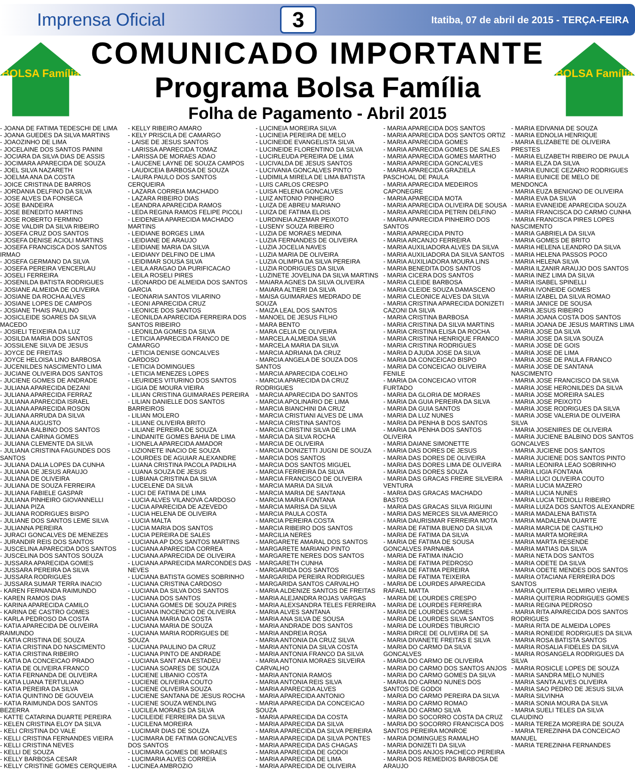Imprensa Oficial 3 Itatiba, 07 de abril de 2015 - TERÇA-FEIRA
BOLSA Família
COMUNICADO IMPORTANTE
Programa Bolsa Família
Folha de Pagamento - Abril 2015
BOLSA Família
- JOANA DE FATIMA TEDESCHI DE LIMA
- JOANA GUEDES DA SILVA MARTINS
- JOAOZINHO DE LIMA
- JOCELAINE DOS SANTOS PANINI
- JOCIARA DA SILVA DIAS DE ASSIS
- JOCIMARA APARECIDA DE SOUZA
- JOEL SILVA NAZARETH
- JOELMA ANA DA COSTA
- JOICE CRISTINA DE BARROS
- JORDANIA DELFINO DA SILVA
- JOSE ALVES DA FONSECA
- JOSE BANDEIRA
- JOSE BENEDITO MARTINS
- JOSE ROBERTO FERMINO
- JOSE VALDIR DA SILVA RIBEIRO
- JOSEFA CRUZ DOS SANTOS
- JOSEFA DENISE ACIOLI MARTINS
- JOSEFA FRANCISCA DOS SANTOS IRMAO
- JOSEFA GERMANO DA SILVA
- JOSEFA PEREIRA VENCERLAU
- JOSELI FERREIRA
- JOSENILDA BATISTA RODRIGUES
- JOSIANE ALMEIDA DE OLIVEIRA
- JOSIANE DA ROCHA ALVES
- JOSIANE LOPES DE CAMPOS
- JOSIANE THAIS PAULINO
- JOSICLEIDE SOARES DA SILVA MACEDO
- JOSIELI TEIXEIRA DA LUZ
- JOSILDA MARIA DOS SANTOS
- JOSSILENE SILVA DE JESUS
- JOYCE DE FREITAS
- JOYCE HELOISA LINO BARBOSA
- JUCENILDES NASCIMENTO LIMA
- JUCIANE OLIVEIRA DOS SANTOS
- JUCIENE GOMES DE ANDRADE
- JULIANA APARECIDA DEZANI
- JULIANA APARECIDA FERRAZ
- JULIANA APARECIDA ISRAEL
- JULIANA APARECIDA ROSON
- JULIANA ARRUDA DA SILVA
- JULIANA AUGUSTO
- JULIANA BALBINO DOS SANTOS
- JULIANA CARINA GOMES
- JULIANA CLEMENTE DA SILVA
- JULIANA CRISTINA FAGUNDES DOS SANTOS
- JULIANA DALIA LOPES DA CUNHA
- JULIANA DE JESUS ARAUJO
- JULIANA DE OLIVEIRA
- JULIANA DE SOUZA FERREIRA
- JULIANA FABIELE GASPAR
- JULIANA PINHEIRO GIOVANNELLI
- JULIANA PIZA
- JULIANA RODRIGUES BISPO
- JULIANE DOS SANTOS LEME SILVA
- JULIANNA PEREIRA
- JURACI GONCALVES DE MENEZES
- JURANDIR REIS DOS SANTOS
- JUSCELINA APARECIDA DOS SANTOS
- JUSCELINA DOS SANTOS SOUZA
- JUSSARA APARECIDA GOMES
- JUSSARA PEREIRA DA SILVA
- JUSSARA RODRIGUES
- JUSSARA SUMAR TERRA INACIO
- KAREN FERNANDA RAIMUNDO
- KAREN RAMOS DIAS
- KARINA APARECIDA CAMILO
- KARINA DE CASTRO GOMES
- KARLA PEDROSO DA COSTA
- KATIA APARECIDA DE OLIVEIRA RAIMUNDO
- KATIA CRISTINA DE SOUZA
- KATIA CRISTINA DO NASCIMENTO
- KATIA CRISTINA RIBEIRO
- KATIA DA CONCEICAO PRADO
- KATIA DE OLIVEIRA FRANCO
- KATIA FERNANDA DE OLIVEIRA
- KATIA LUANA TERTULIANO
- KATIA PEREIRA DA SILVA
- KATIA QUINTINO DE GOUVEIA
- KATIA RAIMUNDA DOS SANTOS BEZERRA
- KATTE CATARINA DUARTE PEREIRA
- KELEN CRISTINA ELOY DA SILVA
- KELI CRISTINA DO VALE
- KELLI CRISTINA FERNANDES VIEIRA
- KELLI CRISTINA NEVES
- KELLI DE SOUZA
- KELLY BARBOSA CESAR
- KELLY CRISTINE GOMES CERQUEIRA
- KELLY RIBEIRO AMARO
- KELY PRISCILA DE CAMARGO
- LAISE DE JESUS SANTOS
- LARISSA APARECIDA TOMAZ
- LARISSA DE MORAES ADAO
- LAUCENE LAYNE DE SOUZA CAMPOS
- LAUDICEIA BARBOSA DE SOUZA
- LAURA PAULO DOS SANTOS CERQUEIRA
- LAZARA CORREIA MACHADO
- LAZARA RIBEIRO DIAS
- LEANDRA APARECIDA RAMOS
- LEDA REGINA RAMOS FELIPE PICOLI
- LEIDENEIA APARECIDA MACHADO MARTINS
- LEIDIANE BORGES LIMA
- LEIDIANE DE ARAUJO
- LEIDIANE MARIA DA SILVA
- LEIDIANY DELFINO DE LIMA
- LEIDIMAR SOUSA SILVA
- LEILA ARAGAO DA PURIFICACAO
- LEILA ROSELI PIRES
- LEONARDO DE ALMEIDA DOS SANTOS GARCIA
- LEONARIA SANTOS VILARINO
- LEONI APARECIDA CRUZ
- LEONICE DOS SANTOS
- LEONILDA APARECIDA FERREIRA DOS SANTOS RIBEIRO
- LEONILDA GOMES DA SILVA
- LETICIA APARECIDA FRANCO DE CAMARGO
- LETICIA DENISE GONCALVES CARDOSO
- LETICIA DOMINGUES
- LETICIA MENEZES LOPES
- LEURIDES VITURINO DOS SANTOS
- LIGIA DE MOURA VIEIRA
- LILIAN CRISTINA GUIMARAES PEREIRA
- LILIAN DANIELLE DOS SANTOS BARREIROS
- LILIAN MOLERO
- LILIANE OLIVEIRA BRITO
- LILIANE PEREIRA DE SOUZA
- LINDANITE GOMES BAHIA DE LIMA
- LIONELA APARECIDA AMADOR
- LIZIONETE INACIO DE SOUZA
- LOURDES DE AGUIAR ALEXANDRE
- LUANA CRISTINA PACOLA PADILHA
- LUANA SOUZA DE JESUS
- LUBIANA CRISTINA DA SILVA
- LUCELENE DA SILVA
- LUCI DE FATIMA DE LIMA
- LUCIA ALVES VILANOVA CARDOSO
- LUCIA APARECIDA DE AZEVEDO
- LUCIA HELENA DE OLIVEIRA
- LUCIA MALTA
- LUCIA MARIA DOS SANTOS
- LUCIA PEREIRA DE SALES
- LUCIANA AP DOS SANTOS MARTINS
- LUCIANA APARECIDA CORREA
- LUCIANA APARECIDA DE OLIVEIRA
- LUCIANA APARECIDA MARCONDES DAS NEVES
- LUCIANA BATISTA GOMES SOBRINHO
- LUCIANA CRISTINA CARDOSO
- LUCIANA DA SILVA DOS SANTOS
- LUCIANA DOS SANTOS
- LUCIANA GOMES DE SOUZA PIRES
- LUCIANA INOCENCIO DE OLIVEIRA
- LUCIANA MARIA DA COSTA
- LUCIANA MARIA DE SOUZA
- LUCIANA MARIA RODRIGUES DE SOUZA
- LUCIANA PAULINO DA CRUZ
- LUCIANA PINTO DE ANDRADE
- LUCIANA SANT ANA ESTADEU
- LUCIANA SOARES DE SOUZA
- LUCIENE LIBANIO COSTA
- LUCIENE OLIVEIRA COUTO
- LUCIENE OLIVEIRA SOUZA
- LUCIENE SANTANA DE JESUS ROCHA
- LUCIENE SOUZA WENDLING
- LUCILEA MORAES DA SILVA
- LUCILEIDE FERREIRA DA SILVA
- LUCILENA MOREIRA
- LUCIMAR DIAS DE SOUZA
- LUCIMARA DE FATIMA GONCALVES DOS SANTOS
- LUCIMARA GOMES DE MORAES
- LUCIMARIA ALVES CORREIA
- LUCINEA AMBROZIO
- LUCINEIA MOREIRA SILVA
- LUCINEIA PEREIRA DE MELO
- LUCINEIDE EVANGELISTA SILVA
- LUCINEIDE FLORENTINO DA SILVA
- LUCIRLEUDA PEREIRA DE LIMA
- LUCIVALDA DE JESUS SANTOS
- LUCIVANIA GONCALVES PINTO
- LUDIMILA MIRELA DE LIMA BATISTA
- LUIS CARLOS CRESPO
- LUISA HELENA GONCALVES
- LUIZ ANTONIO PINHEIRO
- LUIZA DE ABREU MARIANO
- LUIZA DE FATIMA ELOIS
- LURDINEIA AZEMAR PEIXOTO
- LUSENY SOUZA RIBEIRO
- LUZIA DE MORAES MEDINA
- LUZIA FERNANDES DE OLIVEIRA
- LUZIA JOCELIA NAVES
- LUZIA MARIA DE OLIVEIRA
- LUZIA OLIMPIA DA SILVA PEREIRA
- LUZIA RODRIGUES DA SILVA
- LUZINETE JOVELINA DA SILVA MARTINS
- MAIARA AGNES DA SILVA OLIVEIRA
- MAIARA ALTIERI DA SILVA
- MAISA GUIMARAES MEDRADO DE SOUZA
- MAIZA LEAL DOS SANTOS
- MANOEL DE JESUS FILHO
- MARA BENTO
- MARA CELIA DE OLIVEIRA
- MARCELA ALMEIDA SILVA
- MARCELA MARIA DA SILVA
- MARCIA ADRIANA DA CRUZ
- MARCIA ANGELA DE SOUZA DOS SANTOS
- MARCIA APARECIDA COELHO
- MARCIA APARECIDA DA CRUZ RODRIGUES
- MARCIA APARECIDA DO SANTOS
- MARCIA APOLINARIO DE LIMA
- MARCIA BIANCHINI DA CRUZ
- MARCIA CRISTIANI ALVES DE LIMA
- MARCIA CRISTINA SANTOS
- MARCIA CRISTINI SILVA DE LIMA
- MARCIA DA SILVA ROCHA
- MARCIA DE OLIVEIRA
- MARCIA DONIZETTI JUGNI DE SOUZA
- MARCIA DOS SANTOS
- MARCIA DOS SANTOS MIGUEL
- MARCIA FERREIRA DA SILVA
- MARCIA FRANCISCO DE OLIVEIRA
- MARCIA MARIA DA SILVA
- MARCIA MARIA DE SANTANA
- MARCIA MARIA FONTANA
- MARCIA MARISA DA SILVA
- MARCIA PAULA COSTA
- MARCIA PEREIRA COSTA
- MARCIA RIBEIRO DOS SANTOS
- MARCILIA NERES
- MARGARETE AMARAL DOS SANTOS
- MARGARETE MARIANO PINTO
- MARGARETE NERES DOS SANTOS
- MARGARETH CUNHA
- MARGARIDA DOS SANTOS
- MARGARIDA PEREIRA RODRIGUES
- MARGARIDA SANTOS CARVALHO
- MARIA ALDENIZE SANTOS DE FREITAS
- MARIA ALEJANDRA ROJAS VARGAS
- MARIA ALEXSANDRA TELES FERREIRA
- MARIA ALVES SANTANA
- MARIA ANA SILVA DE SOUSA
- MARIA ANDRADE DOS SANTOS
- MARIA ANDREIA ROSA
- MARIA ANTONIA DA CRUZ SILVA
- MARIA ANTONIA DA SILVA COSTA
- MARIA ANTONIA FRANCO DA SILVA
- MARIA ANTONIA MORAES SILVEIRA CARVALHO
- MARIA ANTONIA RAMOS
- MARIA ANTONIA REIS SILVA
- MARIA APARECIDA ALVES
- MARIA APARECIDA ANTONIO
- MARIA APARECIDA DA CONCEICAO SOUZA
- MARIA APARECIDA DA COSTA
- MARIA APARECIDA DA SILVA
- MARIA APARECIDA DA SILVA PEREIRA
- MARIA APARECIDA DA SILVA PONTES
- MARIA APARECIDA DAS CHAGAS
- MARIA APARECIDA DE GODOI
- MARIA APARECIDA DE LIMA
- MARIA APARECIDA DE OLIVEIRA
- MARIA APARECIDA DOS SANTOS
- MARIA APARECIDA DOS SANTOS ORTIZ
- MARIA APARECIDA GOMES
- MARIA APARECIDA GOMES DE SALES
- MARIA APARECIDA GOMES MARTHO
- MARIA APARECIDA GONCALVES
- MARIA APARECIDA GRAZIELA PASCHOAL DE PAULA
- MARIA APARECIDA MEDEIROS CAPONEGRE
- MARIA APARECIDA MOTA
- MARIA APARECIDA OLIVEIRA DE SOUSA
- MARIA APARECIDA PETRIN DELFINO
- MARIA APARECIDA PINHEIRO DOS SANTOS
- MARIA APARECIDA PINTO
- MARIA ARCANJO FERREIRA
- MARIA AUXILIADORA ALVES DA SILVA
- MARIA AUXILIADORA DA SILVA SANTOS
- MARIA AUXILIADORA MOURA LINS
- MARIA BENEDITA DOS SANTOS
- MARIA CICERA DOS SANTOS
- MARIA CLEIDE BARBOSA
- MARIA CLEIDE SOUZA DAMASCENO
- MARIA CLEONICE ALVES DA SILVA
- MARIA CRISTINA APARECIDA DONIZETI CAZONI DA SILVA
- MARIA CRISTINA BARBOSA
- MARIA CRISTINA DA SILVA MARTINS
- MARIA CRISTINA ELISA DA ROCHA
- MARIA CRISTINA HENRIQUE FRANCO
- MARIA CRISTINA RODRIGUES
- MARIA D AJUDA JOSE DA SILVA
- MARIA DA CONCEICAO BISPO
- MARIA DA CONCEICAO OLIVEIRA FENILE
- MARIA DA CONCEICAO VITOR FURTADO
- MARIA DA GLORIA DE MORAES
- MARIA DA GUIA PEREIRA DA SILVA
- MARIA DA GUIA SANTOS
- MARIA DA LUZ NUNES
- MARIA DA PENHA B DOS SANTOS
- MARIA DA PENHA DOS SANTOS OLIVEIRA
- MARIA DAIANE SIMONETTE
- MARIA DAS DORES DE JESUS
- MARIA DAS DORES DE OLIVEIRA
- MARIA DAS DORES LIMA DE OLIVEIRA
- MARIA DAS DORES SOUZA
- MARIA DAS GRACAS FREIRE SILVEIRA VENTURA
- MARIA DAS GRACAS MACHADO BASTOS
- MARIA DAS GRACAS SILVA RIGUINI
- MARIA DAS MERCES SILVA AMERICO
- MARIA DAURISMAR FERREIRA MOTA
- MARIA DE FATIMA BUENO DA SILVA
- MARIA DE FATIMA DA SILVA
- MARIA DE FATIMA DE SOUSA GONCALVES PARNAIBA
- MARIA DE FATIMA INACIO
- MARIA DE FATIMA PEDROSO
- MARIA DE FATIMA PEREIRA
- MARIA DE FATIMA TEIXEIRA
- MARIA DE LOURDES APARECIDA RAFAEL MATTA
- MARIA DE LOURDES CRESPO
- MARIA DE LOURDES FERREIRA
- MARIA DE LOURDES GOMES
- MARIA DE LOURDES SILVA SANTOS
- MARIA DE LOURDES TIBURCIO
- MARIA DIRCE DE OLIVEIRA DE SA
- MARIA DIVANETE FREITAS E SILVA
- MARIA DO CARMO DA SILVA GONCALVES
- MARIA DO CARMO DE OLIVEIRA
- MARIA DO CARMO DOS SANTOS ANJOS
- MARIA DO CARMO GOMES DA SILVA
- MARIA DO CARMO NUNES DOS SANTOS DE GODOI
- MARIA DO CARMO PEREIRA DA SILVA
- MARIA DO CARMO ROMAO
- MARIA DO CARMO SILVA
- MARIA DO SOCORRO COSTA DA CRUZ
- MARIA DO SOCORRO FRANCISCA DOS SANTOS PEREIRA MONROE
- MARIA DOMINGUES RAMALHO
- MARIA DONIZETI DA SILVA
- MARIA DOS ANJOS PACHECO PEREIRA
- MARIA DOS REMEDIOS BARBOSA DE ARAUJO
- MARIA EDIVANIA DE SOUZA
- MARIA EDNOLIA HENRIQUE
- MARIA ELIZABETE DE OLIVEIRA PRESTES
- MARIA ELIZABETH RIBEIRO DE PAULA
- MARIA ELZA DA SILVA
- MARIA EUNICE CEZARIO RODRIGUES
- MARIA EUNICE DE MELO DE MENDONCA
- MARIA EUZA BENIGNO DE OLIVEIRA
- MARIA EVA DA SILVA
- MARIA EVANEIDE APARECIDA SOUZA
- MARIA FRANCISCA DO CARMO CUNHA
- MARIA FRANCISCA PIRES LOPES NASCIMENTO
- MARIA GABRIELA DA SILVA
- MARIA GOMES DE BRITO
- MARIA HELENA LEANDRO DA SILVA
- MARIA HELENA PASSOS POCO
- MARIA HELENA SILVA
- MARIA ILZANIR ARAUJO DOS SANTOS
- MARIA INEZ LIMA DA SILVA
- MARIA ISABEL SPINELLI
- MARIA IVONEIDE GOMES
- MARIA IZABEL DA SILVA ROMAO
- MARIA JANICE DE SOUSA
- MARIA JESUS RIBEIRO
- MARIA JOANA COSTA DOS SANTOS
- MARIA JOANA DE JESUS MARTINS LIMA
- MARIA JOSE DA SILVA
- MARIA JOSE DA SILVA SOUZA
- MARIA JOSE DE GOIS
- MARIA JOSE DE LIMA
- MARIA JOSE DE PAULA FRANCO
- MARIA JOSE DE SANTANA NASCIMENTO
- MARIA JOSE FRANCISCO DA SILVA
- MARIA JOSE HERONILDES DA SILVA
- MARIA JOSE MOREIRA SALES
- MARIA JOSE PEIXOTO
- MARIA JOSE RODRIGUES DA SILVA
- MARIA JOSE VALERIA DE OLIVEIRA SILVA
- MARIA JOSENIRES DE OLIVEIRA
- MARIA JUCIENE BALBINO DOS SANTOS GONCALVES
- MARIA JUCIENE DOS SANTOS
- MARIA JUCIENE DOS SANTOS PINTO
- MARIA LEONIRA LEAO SOBRINHO
- MARIA LIGIA FONTANA
- MARIA LUCI OLIVEIRA COUTO
- MARIA LUCIA MAZERO
- MARIA LUCIA NUNES
- MARIA LUCIA TEDIOLLI RIBEIRO
- MARIA LUIZA DOS SANTOS ALEXANDRE
- MARIA MADALENA BATISTA
- MARIA MADALENA DUARTE
- MARIA MARCIA DE CASTILHO
- MARIA MARTA MOREIRA
- MARIA MARTA RESENDE
- MARIA MATIAS DA SILVA
- MARIA NETA DOS SANTOS
- MARIA ODETE DA SILVA
- MARIA ODETE MENDES DOS SANTOS
- MARIA OTACIANA FERREIRA DOS SANTOS
- MARIA QUITERIA DELMIRO VIEIRA
- MARIA QUITERIA RODRIGUES GOMES
- MARIA REGINA PEDROSO
- MARIA RITA APARECIDA DOS SANTOS RODRIGUES
- MARIA RITA DE ALMEIDA LOPES
- MARIA RONEIDE RODRIGUES DA SILVA
- MARIA ROSA BATISTA SANTOS
- MARIA ROSALIA FIDELES DA SILVA
- MARIA ROSANGELA RODRIGUES DA SILVA
- MARIA ROSICLE LOPES DE SOUZA
- MARIA SANDRA MELO NUNES
- MARIA SANTA ALVES OLIVEIRA
- MARIA SAO PEDRO DE JESUS SILVA
- MARIA SILVINHA
- MARIA SONIA MOURA DA SILVA
- MARIA SUELI TELES DA SILVA CLAUDINO
- MARIA TEREZA MOREIRA DE SOUZA
- MARIA TEREZINHA DA CONCEICAO MANUEL
- MARIA TEREZINHA FERNANDES